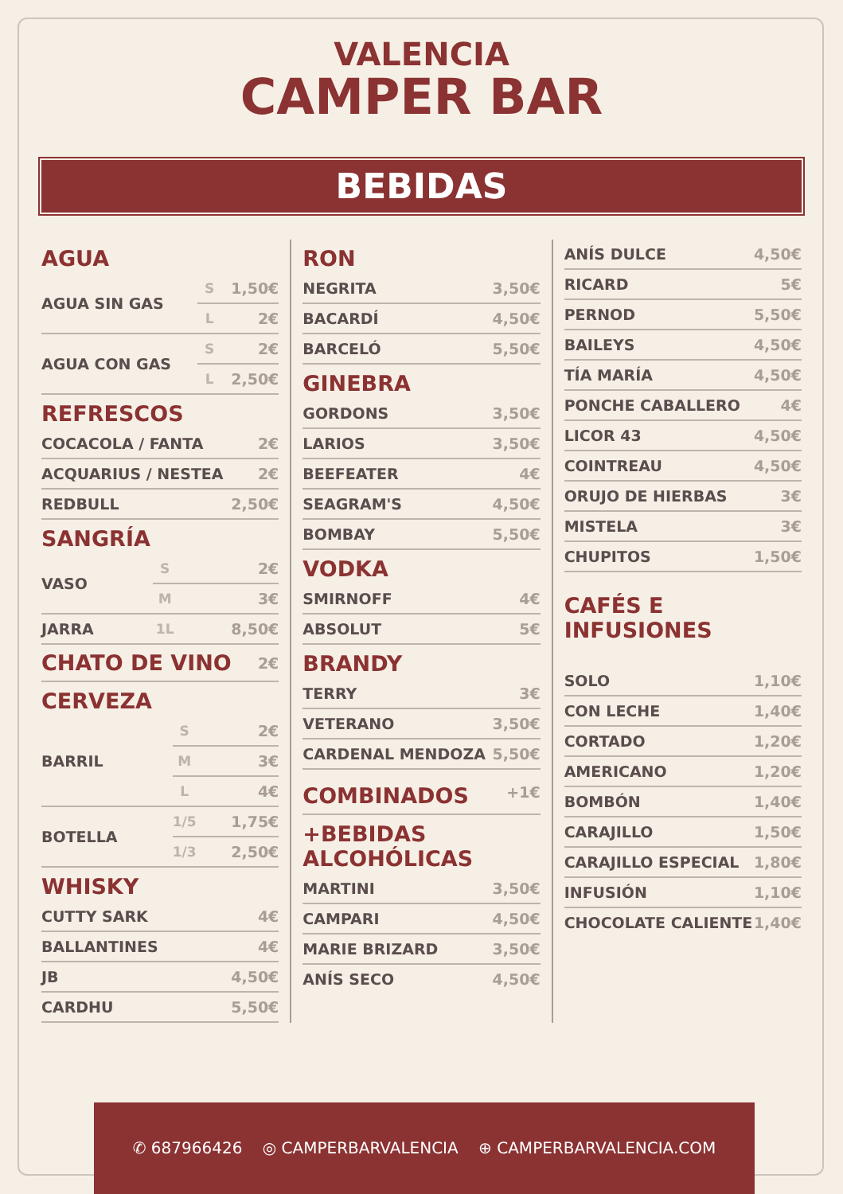VALENCIA
CAMPER BAR
BEBIDAS
AGUA
| AGUA SIN GAS | S | 1,50€ |
| | L | 2€ |
| AGUA CON GAS | S | 2€ |
| | L | 2,50€ |
REFRESCOS
| COCACOLA / FANTA | 2€ |
| ACQUARIUS / NESTEA | 2€ |
| REDBULL | 2,50€ |
SANGRÍA
| VASO | S | 2€ |
| | M | 3€ |
| JARRA | 1L | 8,50€ |
| CHATO DE VINO | 2€ |
CERVEZA
| BARRIL | S | 2€ |
| | M | 3€ |
| | L | 4€ |
| BOTELLA | 1/5 | 1,75€ |
| | 1/3 | 2,50€ |
WHISKY
| CUTTY SARK | 4€ |
| BALLANTINES | 4€ |
| JB | 4,50€ |
| CARDHU | 5,50€ |
RON
| NEGRITA | 3,50€ |
| BACARDÍ | 4,50€ |
| BARCELÓ | 5,50€ |
GINEBRA
| GORDONS | 3,50€ |
| LARIOS | 3,50€ |
| BEEFEATER | 4€ |
| SEAGRAM'S | 4,50€ |
| BOMBAY | 5,50€ |
VODKA
| SMIRNOFF | 4€ |
| ABSOLUT | 5€ |
BRANDY
| TERRY | 3€ |
| VETERANO | 3,50€ |
| CARDENAL MENDOZA | 5,50€ |
| COMBINADOS | +1€ |
+BEBIDAS ALCOHÓLICAS
| MARTINI | 3,50€ |
| CAMPARI | 4,50€ |
| MARIE BRIZARD | 3,50€ |
| ANÍS SECO | 4,50€ |
| ANÍS DULCE | 4,50€ |
| RICARD | 5€ |
| PERNOD | 5,50€ |
| BAILEYS | 4,50€ |
| TÍA MARÍA | 4,50€ |
| PONCHE CABALLERO | 4€ |
| LICOR 43 | 4,50€ |
| COINTREAU | 4,50€ |
| ORUJO DE HIERBAS | 3€ |
| MISTELA | 3€ |
| CHUPITOS | 1,50€ |
CAFÉS E INFUSIONES
| SOLO | 1,10€ |
| CON LECHE | 1,40€ |
| CORTADO | 1,20€ |
| AMERICANO | 1,20€ |
| BOMBÓN | 1,40€ |
| CARAJILLO | 1,50€ |
| CARAJILLO ESPECIAL | 1,80€ |
| INFUSIÓN | 1,10€ |
| CHOCOLATE CALIENTE | 1,40€ |
✆ 687966426 ◎ CAMPERBARVALENCIA ⊕ CAMPERBARVALENCIA.COM